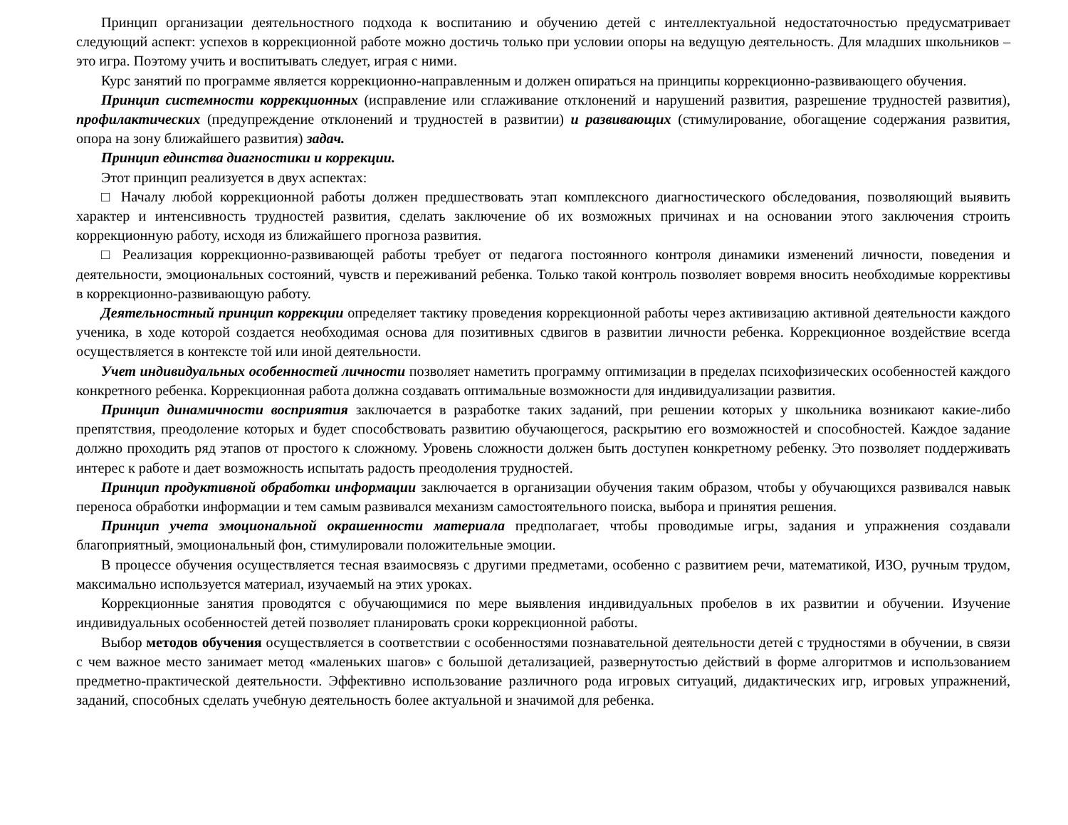Принцип организации деятельностного подхода к воспитанию и обучению детей с интеллектуальной недостаточностью предусматривает следующий аспект: успехов в коррекционной работе можно достичь только при условии опоры на ведущую деятельность. Для младших школьников – это игра. Поэтому учить и воспитывать следует, играя с ними.
Курс занятий по программе является коррекционно-направленным и должен опираться на принципы коррекционно-развивающего обучения.
Принцип системности коррекционных (исправление или сглаживание отклонений и нарушений развития, разрешение трудностей развития), профилактических (предупреждение отклонений и трудностей в развитии) и развивающих (стимулирование, обогащение содержания развития, опора на зону ближайшего развития) задач.
Принцип единства диагностики и коррекции.
Этот принцип реализуется в двух аспектах:
□ Началу любой коррекционной работы должен предшествовать этап комплексного диагностического обследования, позволяющий выявить характер и интенсивность трудностей развития, сделать заключение об их возможных причинах и на основании этого заключения строить коррекционную работу, исходя из ближайшего прогноза развития.
□ Реализация коррекционно-развивающей работы требует от педагога постоянного контроля динамики изменений личности, поведения и деятельности, эмоциональных состояний, чувств и переживаний ребенка. Только такой контроль позволяет вовремя вносить необходимые коррективы в коррекционно-развивающую работу.
Деятельностный принцип коррекции определяет тактику проведения коррекционной работы через активизацию активной деятельности каждого ученика, в ходе которой создается необходимая основа для позитивных сдвигов в развитии личности ребенка. Коррекционное воздействие всегда осуществляется в контексте той или иной деятельности.
Учет индивидуальных особенностей личности позволяет наметить программу оптимизации в пределах психофизических особенностей каждого конкретного ребенка. Коррекционная работа должна создавать оптимальные возможности для индивидуализации развития.
Принцип динамичности восприятия заключается в разработке таких заданий, при решении которых у школьника возникают какие-либо препятствия, преодоление которых и будет способствовать развитию обучающегося, раскрытию его возможностей и способностей. Каждое задание должно проходить ряд этапов от простого к сложному. Уровень сложности должен быть доступен конкретному ребенку. Это позволяет поддерживать интерес к работе и дает возможность испытать радость преодоления трудностей.
Принцип продуктивной обработки информации заключается в организации обучения таким образом, чтобы у обучающихся развивался навык переноса обработки информации и тем самым развивался механизм самостоятельного поиска, выбора и принятия решения.
Принцип учета эмоциональной окрашенности материала предполагает, чтобы проводимые игры, задания и упражнения создавали благоприятный, эмоциональный фон, стимулировали положительные эмоции.
В процессе обучения осуществляется тесная взаимосвязь с другими предметами, особенно с развитием речи, математикой, ИЗО, ручным трудом, максимально используется материал, изучаемый на этих уроках.
Коррекционные занятия проводятся с обучающимися по мере выявления индивидуальных пробелов в их развитии и обучении. Изучение индивидуальных особенностей детей позволяет планировать сроки коррекционной работы.
Выбор методов обучения осуществляется в соответствии с особенностями познавательной деятельности детей с трудностями в обучении, в связи с чем важное место занимает метод «маленьких шагов» с большой детализацией, развернутостью действий в форме алгоритмов и использованием предметно-практической деятельности. Эффективно использование различного рода игровых ситуаций, дидактических игр, игровых упражнений, заданий, способных сделать учебную деятельность более актуальной и значимой для ребенка.